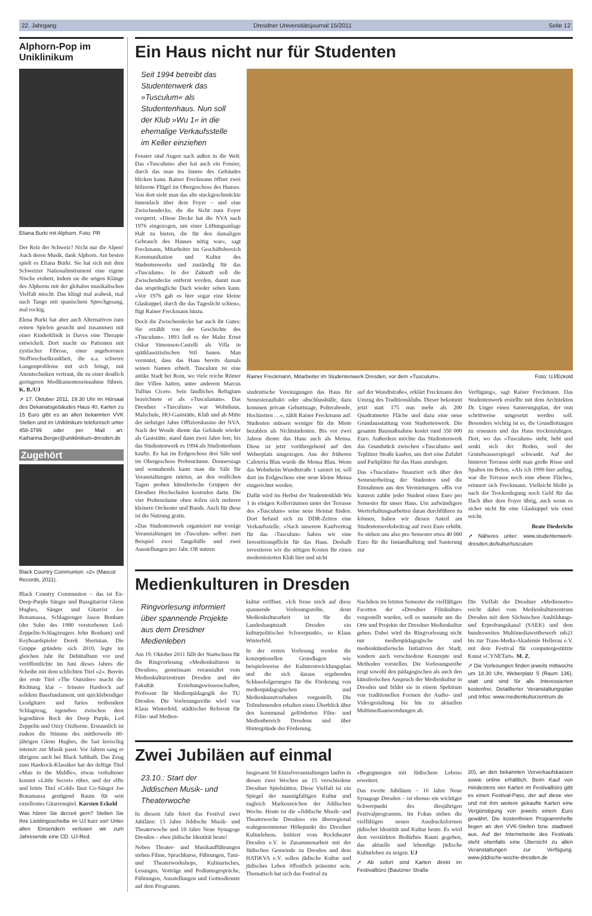22. Jahrgang Dresdner Universitätsjournal 15/2011 Seite 12
Alphorn-Pop im Uniklinikum
Eliana Burki mit Alphorn. Foto: PR
Der Reiz der Schweiz? Nicht nur die Alpen! Auch deren Musik, dank Alphorn. Am besten spielt es Eliana Burki. Sie hat sich mit dem Schweizer Nationalinstrument eine eigene Nische erobert, indem sie die urigen Klänge des Alphorns mit der globalen musikalischen Vielfalt mischt. Das klingt mal arabesk, mal nach Tango mit spanischem Sprechgesang, mal rockig.
Elena Burki hat aber auch Alternativen zum reinen Spielen gesucht und zusammen mit einer Kinderklinik in Davos eine Therapie entwickelt. Dort macht sie Patienten mit zystischer Fibrose, einer angeborenen Stoffwechselkrankheit, die u.a. schwere Lungenprobleme mit sich bringt, mit Atemtechniken vertraut, die zu einer deutlich geringeren Medikamenteneinnahme führen. K. B./UJ
➚ 17. Oktober 2011, 19.30 Uhr im Hörsaal des Dekanatsgebäudes Haus 40, Karten zu 15 Euro gibt es an allen bekannten VVK Stellen und im Uniklinikum telefonisch unter 458-3799 oder per Mail an: Katharina.Berger@uniklinikum-dresden.de
Zugehört
Black Country Communion: »2« (Mascot Records, 2011).
Black Country Communion – das ist Ex-Deep-Purple Sänger und Bassgitarrist Glenn Hughes, Sänger und Gitarrist Joe Bonamassa, Schlagzeuger Jason Bonham (der Sohn des 1980 verstorbenen Led-Zeppelin-Schlagzeugers John Bonham) und Keyboardspieler Derek Sherinian. Die Gruppe gründete sich 2010, legte im gleichen Jahr ihr Debütalbum vor und veröffentlichte im Juni dieses Jahres die Scheibe mit dem schlichten Titel »2«. Bereits der erste Titel »The Outsider« macht die Richtung klar – feinster Hardrock auf solidem Bassfundament, mit quicklebendiger Leadgitarre und furios treibendem Schlagzeug, irgendwo zwischen dem legendären Rock der Deep Purple, Led Zeppelin und Ozzy Ozzborne. Erstaunlich ist zudem die Stimme des mittlerweile 60-jährigen Glenn Hughes, die fast kreischig intensiv zur Musik passt. Vor Jahren sang er übrigens auch bei Black Sabbath. Das Zeug zum Hardrock-Klassiker hat der deftige Titel »Man in the Middle«, etwas verhaltener kommt »Little Secret« rüber, und der elfte und letzte Titel »Cold« lässt Co-Sänger Joe Bonamassa genügend Raum für sein exzellentes Gitarrenspiel. Karsten Eckold
Was hören Sie derzeit gern? Stellen Sie Ihre Lieblingsscheibe im UJ kurz vor! Unter allen Einsendern verlosen wir zum Jahresende eine CD. UJ-Red.
Ein Haus nicht nur für Studenten
Seit 1994 betreibt das Studentenwerk das »Tusculum« als Studentenhaus. Nun soll der Klub »Wu 1« in die ehemalige Verkaufsstelle im Keller einziehen
Fenster sind Augen nach außen in die Welt. Das »Tusculum« aber hat auch ein Fenster, durch das man ins Innere des Gebäudes blicken kann. Rainer Freckmann öffnet zwei hölzerne Flügel im Obergeschoss des Hauses. Von dort sieht man das alte stuckgeschmückte Innendach über dem Foyer – und eine Zwischendecke, die die Sicht zum Foyer versperrt. »Diese Decke hat die NVA nach 1976 eingezogen, um einer Lüftungsanlage Halt zu bieten, die für den damaligen Gebrauch des Hauses nötig war«, sagt Freckmann, Mitarbeiter im Geschäftsbereich Kommunikation und Kultur des Studentenwerks und zuständig für das »Tusculum«. In der Zukunft soll die Zwischendecke entfernt werden, damit man das ursprüngliche Dach wieder sehen kann. »Vor 1976 gab es hier sogar eine kleine Glaskuppel, durch die das Tageslicht schien«, fügt Rainer Freckmann hinzu.
Doch die Zwischendecke hat auch ihr Gutes: Sie erzählt von der Geschichte des »Tusculum«. 1893 ließ es der Maler Ernst Oskar Simonson-Castelli als Villa in spätklassizistischen Stil bauen. Man vermutet, dass das Haus bereits damals seinen Namen erhielt. Tusculum ist eine antike Stadt bei Rom, wo viele reiche Römer ihre Villen hatten, unter anderem Marcus Tullius Cicero. Sein ländliches Refugium bezeichnete er als »Tusculanum«. Das Dresdner »Tusculum« war Wohnhaus, Malschule, HO-Gaststätte, Klub und ab Mitte der siebziger Jahre Offizierskasino der NVA. Nach der Wende diente das Gebäude wieder als Gaststätte, stand dann zwei Jahre leer, bis das Studentenwerk es 1994 als Studentenhaus kaufte. Es hat im Erdgeschoss drei Säle und im Obergeschoss Probenräume. Donnerstags und sonnabends kann man die Säle für Veranstaltungen mieten, an den restlichen Tagen proben künstlerische Gruppen der Dresdner Hochschulen kostenlos darin. Die vier Probenräume oben teilen sich mehrere kleinere Orchester und Bands. Auch für diese ist die Nutzung gratis.
»Das Studentenwerk organisiert nur wenige Veranstaltungen im ›Tusculum‹ selbst: zum Beispiel zwei Tangobälle und zwei Ausstellungen pro Jahr. Oft nutzen
Rainer Freckmann, Mitarbeiter im Studentenwerk Dresden, vor dem »Tusculum«. Foto: UJ/Eckold
studentische Vereinigungen das Haus für Semesterauftakt- oder -abschlussbälle, dazu kommen private Geburtstage, Polterabende, Hochzeiten …«, zählt Rainer Freckmann auf. Studenten müssen weniger für die Miete bezahlen als Nichtstudenten. Bis vor zwei Jahren diente das Haus auch als Mensa. Diese ist jetzt vorübergehend auf den Weberplatz umgezogen. Aus der früheren Cafeteria Blau wurde die Mensa Blau. Wenn das Wohnheim Wundtstraße 1 saniert ist, soll dort im Erdgeschoss eine neue kleine Mensa eingerichtet werden.
Dafür wird im Herbst der Studentenklub Wu 1 in einigen Kellerräumen unter der Terrasse des »Tusculum« seine neue Heimat finden. Dort befand sich zu DDR-Zeiten eine Verkaufsstelle. »Nach unserem Kaufvertrag für das ›Tusculum‹ haben wir eine Investitionspflicht für das Haus. Deshalb investieren wir die nötigen Kosten für einen modernisierten Klub hier und nicht
auf der Wundtstraße«, erklärt Freckmann den Umzug des Traditionsklubs. Dieser bekommt jetzt statt 175 nun mehr als 200 Quadratmeter Fläche und dazu eine neue Grundausstattung vom Studentenwerk. Die gesamte Baumaßnahme kostet rund 350 000 Euro. Außerdem möchte das Studentenwerk das Grundstück zwischen »Tusculum« und Teplitzer Straße kaufen, um dort eine Zufahrt und Parkplätze für das Haus anzulegen.
Das »Tusculum« finanziert sich über den Semesterbeitrag der Studenten und die Einnahmen aus den Vermietungen. »Bis vor kurzem zahlte jeder Student einen Euro pro Semester für unser Haus. Um aufwändigere Werterhaltungsarbeiten daran durchführen zu können, haben wir diesen Anteil am Studentenwerksbeitrag auf zwei Euro erhöht. So stehen uns also pro Semester etwa 40 000 Euro für die Instandhaltung und Sanierung zur
Verfügung«, sagt Rainer Freckmann. Das Studentenwerk erstellte mit dem Architekten Dr. Unger einen Sanierungsplan, der nun schrittweise umgesetzt werden soll. Besonders wichtig ist es, die Grundleitungen zu erneuern und das Haus trockenzulegen. Dort, wo das »Tusculum« steht, hebt und senkt sich der Boden, weil der Grundwasserspiegel schwankt. Auf der hinteren Terrasse sieht man große Risse und Spalten im Beton. »Als ich 1999 hier anfing, war die Terrasse noch eine ebene Fläche«, erinnert sich Freckmann. Vielleicht bleibt ja nach der Trockenlegung noch Geld für das Dach über dem Foyer übrig, auch wenn es sicher nicht für eine Glaskuppel wie einst reicht.
Beate Diederichs
➚ Näheres unter: www.studentenwerk-dresden.de/kultur/tusculum
Medienkulturen in Dresden
Ringvorlesung informiert über spannende Projekte aus dem Dresdner Medienleben
Am 19. Oktober 2011 fällt der Startschuss für die Ringvorlesung »Medienkulturen in Dresden«, gemeinsam veranstaltet vom Medienkulturzentrum Dresden und der Fakultät Erziehungswissenschaften, Professur für Medienpädagogik der TU Dresden. Die Vorlesungsreihe wird von Klaus Winterfeld, städtischer Referent für Film- und Medien-
kultur eröffnet. »Ich freue mich auf diese spannende Vorlesungsreihe, denn Medienkulturarbeit ist für die Landeshauptstadt Dresden ein kulturpolitischer Schwerpunkt«, so Klaus Winterfeld.
In der ersten Vorlesung werden die konzeptionellen Grundlagen wie beispielsweise der Kulturentwicklungsplan und die sich daraus ergebenden Schlussfolgerungen für die Förderung von medienpädagogischen und Medienkunstvorhaben vorgestellt. Die Teilnehmenden erhalten einen Überblick über den kommunal geförderten Film- und Medienbereich Dresdens und über Hintergründe der Förderung.
Nachdem im letzten Semester die vielfältigen Facetten der »Dresdner Filmkultur« vorgestellt wurden, soll es nunmehr um die Orte und Projekte der Dresdner Medienkultur gehen. Dabei wird die Ringvorlesung nicht nur medienpädagogische und medienkünstlerische Initiativen der Stadt, sondern auch verschiedene Konzepte und Methoden vorstellen. Die Vorlesungsreihe zeigt sowohl den pädagogischen als auch den künstlerischen Anspruch der Medienkultur in Dresden und bildet sie in einem Spektrum von traditionellen Formen der Audio- und Videogestaltung bis hin zu aktuellen Multimediaanwendungen ab.
Die Vielfalt der Dresdner »Medienorte« reicht dabei vom Medienkulturzentrum Dresden mit dem Sächsischen Ausbildungs- und Erprobungskanal (SAEK) und dem bundesweiten Multimediawettbewerb mb21 bis zur Trans-Media-Akademie Hellerau e.V. mit dem Festival für computergestützte Kunst »CYNETart«. M. Z.
➚ Die Vorlesungen finden jeweils mittwochs um 18.30 Uhr, Weberplatz 5 (Raum 136), statt und sind für alle Interessierten kostenfrei. Detaillierter Veranstaltungsplan und Infos: www.medienkulturzentrum.de
Zwei Jubiläen auf einmal
23.10.: Start der Jiddischen Musik- und Theaterwoche
In diesem Jahr feiert das Festival zwei Jubiläen: 15 Jahre Jiddische Musik- und Theaterwoche und 10 Jahre Neue Synagoge Dresden – eben jüdische Identität heute!
Neben Theater- und Musikaufführungen stehen Filme, Sprachkurse, Führungen, Tanz- und Theaterworkshops, Kulinarisches, Lesungen, Vorträge und Podiumsgespräche, Führungen, Ausstellungen und Gottesdienste auf dem Programm.
Insgesamt 50 Einzelveranstaltungen laufen in diesen zwei Wochen an 15 verschiedene Dresdner Spielstätten. Diese Vielfalt ist ein Spiegel der mannigfaltigen Kultur und zugleich Markenzeichen der Jiddischen Woche. Heute ist die »Jiddische Musik- und Theaterwoche Dresden« ein überregional wahrgenommener Höhepunkt des Dresdner Kulturlebens. Initiiert vom Rocktheater Dresden e.V. in Zusammenarbeit mit der Jüdischen Gemeinde zu Dresden und dem HATiKVA e.V. sollen jüdische Kultur und jüdisches Leben öffentlich präsenter sein. Thematisch hat sich das Festival zu
»Begegnungen mit Jüdischem Leben« erweitert.
Das zweite Jubiläum – 10 Jahre Neue Synagoge Dresden – ist ebenso ein wichtiger Schwerpunkt des diesjährigen Festivalprogramms. Im Fokus stehen die vielfältigen neuen Ausdrucksformen jüdischer Identität und Kultur heute. Es wird dem verstärkten Bedürfnis Raum gegeben, das aktuelle und lebendige jüdische Kulturleben zu zeigen. UJ
➚ Ab sofort sind Karten direkt im Festivalbüro (Bautzner Straße
20), an den bekannten Vorverkaufskassen sowie online erhältlich. Beim Kauf von mindestens vier Karten im Festivalbüro gibt es einen Festival-Pass, der auf diese vier und mit ihm weitere gekaufte Karten eine Vergünstigung von jeweils einem Euro gewährt. Die kostenfreien Programmhefte liegen an den VVK-Stellen bzw. stadtweit aus. Auf der Internetseite des Festivals steht ebenfalls eine Übersicht zu allen Veranstaltungen zur Verfügung. www.jiddische-woche-dresden.de